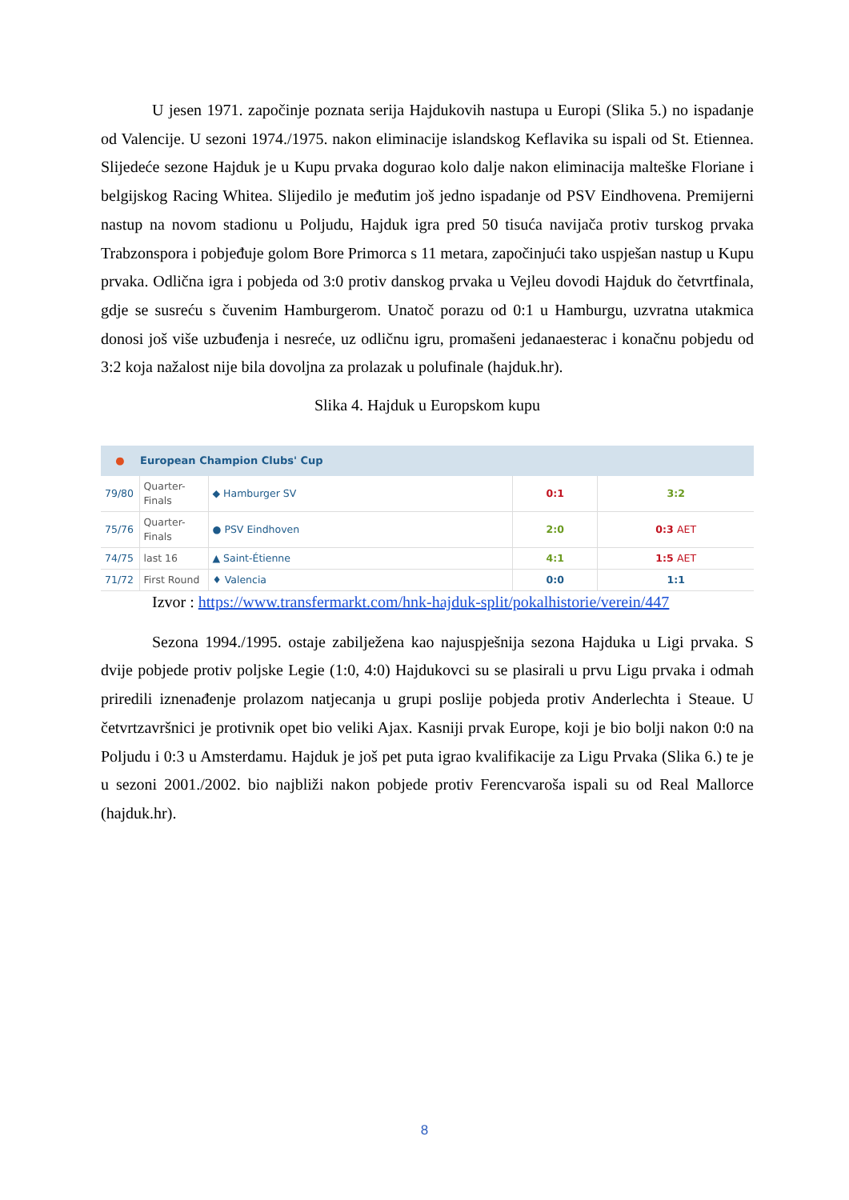U jesen 1971. započinje poznata serija Hajdukovih nastupa u Europi (Slika 5.) no ispadanje od Valencije. U sezoni 1974./1975. nakon eliminacije islandskog Keflavika su ispali od St. Etiennea. Slijedeće sezone Hajduk je u Kupu prvaka dogurao kolo dalje nakon eliminacija malteške Floriane i belgijskog Racing Whitea. Slijedilo je međutim još jedno ispadanje od PSV Eindhovena. Premijerni nastup na novom stadionu u Poljudu, Hajduk igra pred 50 tisuća navijača protiv turskog prvaka Trabzonspora i pobjeđuje golom Bore Primorca s 11 metara, započinjući tako uspješan nastup u Kupu prvaka. Odlična igra i pobjeda od 3:0 protiv danskog prvaka u Vejleu dovodi Hajduk do četvrtfinala, gdje se susreću s čuvenim Hamburgerom. Unatoč porazu od 0:1 u Hamburgu, uzvratna utakmica donosi još više uzbuđenja i nesreće, uz odličnu igru, promašeni jedanaesterac i konačnu pobjedu od 3:2 koja nažalost nije bila dovoljna za prolazak u polufinale (hajduk.hr).
Slika 4. Hajduk u Europskom kupu
| ● | European Champion Clubs' Cup | | | |
| --- | --- | --- | --- | --- |
| 79/80 | Quarter- Finals | ◆ Hamburger SV | 0:1 | 3:2 |
| 75/76 | Quarter- Finals | ● PSV Eindhoven | 2:0 | 0:3 AET |
| 74/75 | last 16 | ▲ Saint-Étienne | 4:1 | 1:5 AET |
| 71/72 | First Round | ♦ Valencia | 0:0 | 1:1 |
Izvor : https://www.transfermarkt.com/hnk-hajduk-split/pokalhistorie/verein/447
Sezona 1994./1995. ostaje zabilježena kao najuspješnija sezona Hajduka u Ligi prvaka. S dvije pobjede protiv poljske Legie (1:0, 4:0) Hajdukovci su se plasirali u prvu Ligu prvaka i odmah priredili iznenađenje prolazom natjecanja u grupi poslije pobjeda protiv Anderlechta i Steaue. U četvrtzavršnici je protivnik opet bio veliki Ajax. Kasniji prvak Europe, koji je bio bolji nakon 0:0 na Poljudu i 0:3 u Amsterdamu. Hajduk je još pet puta igrao kvalifikacije za Ligu Prvaka (Slika 6.) te je u sezoni 2001./2002. bio najbliži nakon pobjede protiv Ferencvaroša ispali su od Real Mallorce (hajduk.hr).
8